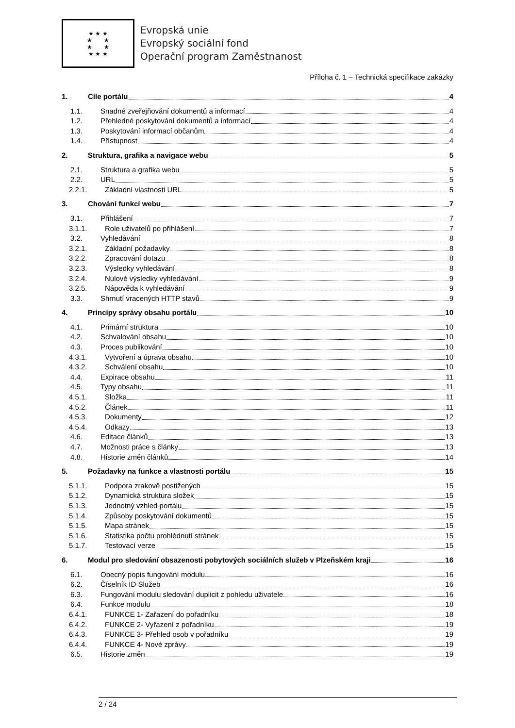★ ★ ★
★ ★
★ ★
★ ★ ★
Evropská unie
Evropský sociální fond
Operační program Zaměstnanost
Příloha č. 1 – Technická specifikace zakázky
1. Cíle portálu 4
1.1. Snadné zveřejňování dokumentů a informací 4
1.2. Přehledné poskytování dokumentů a informací 4
1.3. Poskytování informací občanům 4
1.4. Přístupnost 4
2. Struktura, grafika a navigace webu 5
2.1. Struktura a grafika webu 5
2.2. URL 5
2.2.1. Základní vlastnosti URL 5
3. Chování funkcí webu 7
3.1. Přihlášení 7
3.1.1. Role uživatelů po přihlášení 7
3.2. Vyhledávání 8
3.2.1. Základní požadavky 8
3.2.2. Zpracování dotazu 8
3.2.3. Výsledky vyhledávání 8
3.2.4. Nulové výsledky vyhledávání 9
3.2.5. Nápověda k vyhledávání 9
3.3. Shrnutí vracených HTTP stavů 9
4. Principy správy obsahu portálu 10
4.1. Primární struktura 10
4.2. Schvalování obsahu 10
4.3. Proces publikování 10
4.3.1. Vytvoření a úprava obsahu 10
4.3.2. Schválení obsahu 10
4.4. Expirace obsahu 11
4.5. Typy obsahu 11
4.5.1. Složka 11
4.5.2. Článek 11
4.5.3. Dokumenty 12
4.5.4. Odkazy 13
4.6. Editace článků 13
4.7. Možnosti práce s články 13
4.8. Historie změn článků 14
5. Požadavky na funkce a vlastnosti portálu 15
5.1.1. Podpora zrakově postižených 15
5.1.2. Dynamická struktura složek 15
5.1.3. Jednotný vzhled portálu 15
5.1.4. Způsoby poskytování dokumentů 15
5.1.5. Mapa stránek 15
5.1.6. Statistika počtu prohlédnutí stránek 15
5.1.7. Testovací verze 15
6. Modul pro sledování obsazenosti pobytových sociálních služeb v Plzeňském kraji 16
6.1. Obecný popis fungování modulu 16
6.2. Číselník ID Služeb 16
6.3. Fungování modulu sledování duplicit z pohledu uživatele 16
6.4. Funkce modulu 18
6.4.1. FUNKCE 1- Zařazení do pořadníku 18
6.4.2. FUNKCE 2- Vyřazení z pořadníku 19
6.4.3. FUNKCE 3- Přehled osob v pořadníku 19
6.4.4. FUNKCE 4- Nové zprávy 19
6.5. Historie změn 19
2 / 24